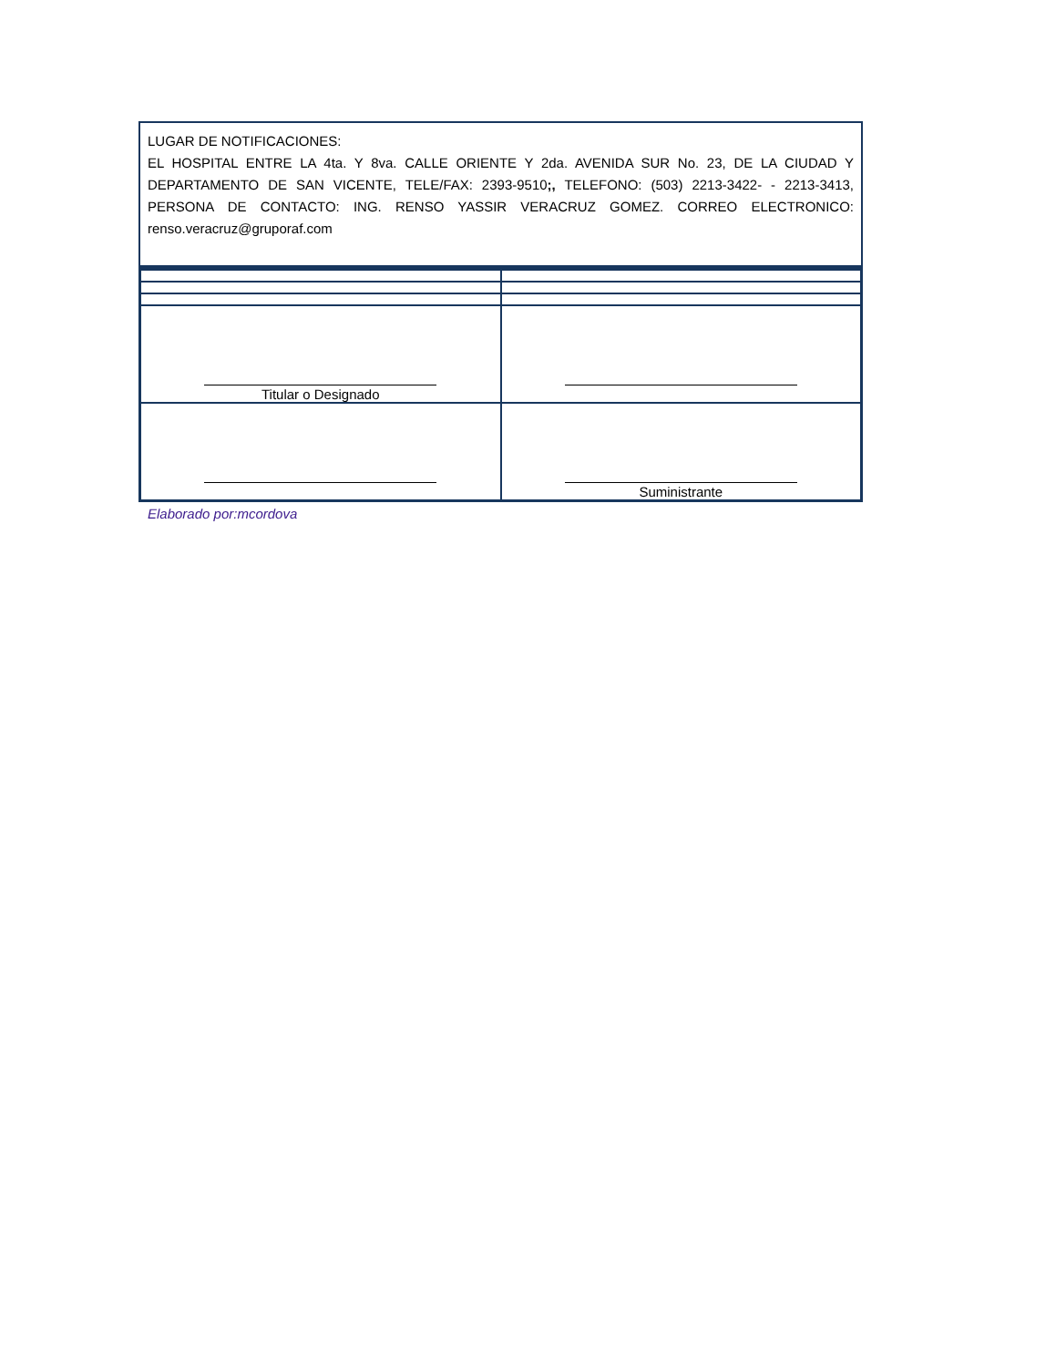LUGAR DE NOTIFICACIONES:
EL HOSPITAL ENTRE LA 4ta. Y 8va. CALLE ORIENTE Y 2da. AVENIDA SUR No. 23, DE LA CIUDAD Y DEPARTAMENTO DE SAN VICENTE, TELE/FAX: 2393-9510;, TELEFONO: (503) 2213-3422- - 2213-3413, PERSONA DE CONTACTO: ING. RENSO YASSIR VERACRUZ GOMEZ. CORREO ELECTRONICO: renso.veracruz@gruporaf.com
| Titular o Designado | |
| | Suministrante |
Elaborado por:mcordova